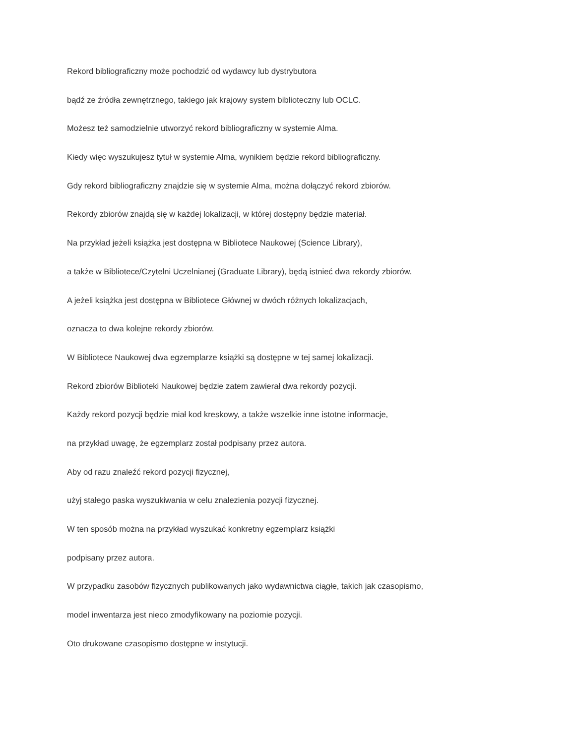Rekord bibliograficzny może pochodzić od wydawcy lub dystrybutora
bądź ze źródła zewnętrznego, takiego jak krajowy system biblioteczny lub OCLC.
Możesz też samodzielnie utworzyć rekord bibliograficzny w systemie Alma.
Kiedy więc wyszukujesz tytuł w systemie Alma, wynikiem będzie rekord bibliograficzny.
Gdy rekord bibliograficzny znajdzie się w systemie Alma, można dołączyć rekord zbiorów.
Rekordy zbiorów znajdą się w każdej lokalizacji, w której dostępny będzie materiał.
Na przykład jeżeli książka jest dostępna w Bibliotece Naukowej (Science Library),
a także w Bibliotece/Czytelni Uczelnianej (Graduate Library), będą istnieć dwa rekordy zbiorów.
A jeżeli książka jest dostępna w Bibliotece Głównej w dwóch różnych lokalizacjach,
oznacza to dwa kolejne rekordy zbiorów.
W Bibliotece Naukowej dwa egzemplarze książki są dostępne w tej samej lokalizacji.
Rekord zbiorów Biblioteki Naukowej będzie zatem zawierał dwa rekordy pozycji.
Każdy rekord pozycji będzie miał kod kreskowy, a także wszelkie inne istotne informacje,
na przykład uwagę, że egzemplarz został podpisany przez autora.
Aby od razu znaleźć rekord pozycji fizycznej,
użyj stałego paska wyszukiwania w celu znalezienia pozycji fizycznej.
W ten sposób można na przykład wyszukać konkretny egzemplarz książki
podpisany przez autora.
W przypadku zasobów fizycznych publikowanych jako wydawnictwa ciągłe, takich jak czasopismo,
model inwentarza jest nieco zmodyfikowany na poziomie pozycji.
Oto drukowane czasopismo dostępne w instytucji.